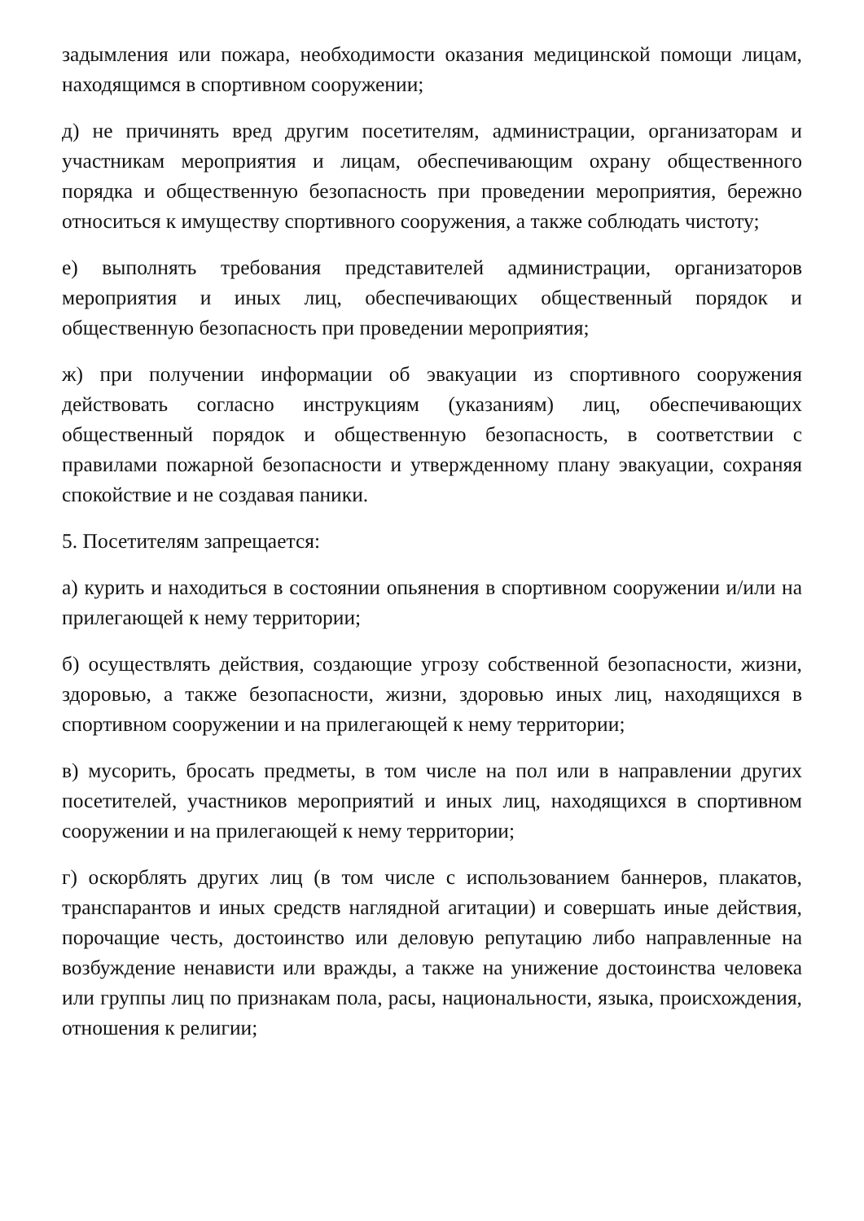задымления или пожара, необходимости оказания медицинской помощи лицам, находящимся в спортивном сооружении;
д) не причинять вред другим посетителям, администрации, организаторам и участникам мероприятия и лицам, обеспечивающим охрану общественного порядка и общественную безопасность при проведении мероприятия, бережно относиться к имуществу спортивного сооружения, а также соблюдать чистоту;
е) выполнять требования представителей администрации, организаторов мероприятия и иных лиц, обеспечивающих общественный порядок и общественную безопасность при проведении мероприятия;
ж) при получении информации об эвакуации из спортивного сооружения действовать согласно инструкциям (указаниям) лиц, обеспечивающих общественный порядок и общественную безопасность, в соответствии с правилами пожарной безопасности и утвержденному плану эвакуации, сохраняя спокойствие и не создавая паники.
5. Посетителям запрещается:
а) курить и находиться в состоянии опьянения в спортивном сооружении и/или на прилегающей к нему территории;
б) осуществлять действия, создающие угрозу собственной безопасности, жизни, здоровью, а также безопасности, жизни, здоровью иных лиц, находящихся в спортивном сооружении и на прилегающей к нему территории;
в) мусорить, бросать предметы, в том числе на пол или в направлении других посетителей, участников мероприятий и иных лиц, находящихся в спортивном сооружении и на прилегающей к нему территории;
г) оскорблять других лиц (в том числе с использованием баннеров, плакатов, транспарантов и иных средств наглядной агитации) и совершать иные действия, порочащие честь, достоинство или деловую репутацию либо направленные на возбуждение ненависти или вражды, а также на унижение достоинства человека или группы лиц по признакам пола, расы, национальности, языка, происхождения, отношения к религии;